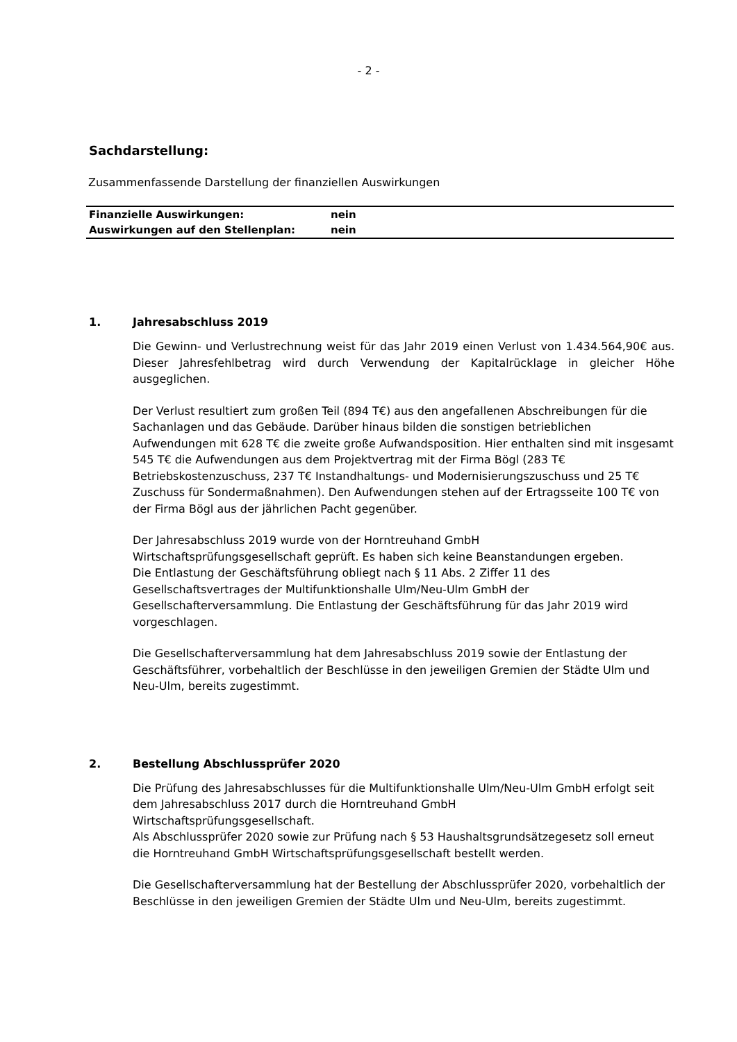- 2 -
Sachdarstellung:
Zusammenfassende Darstellung der finanziellen Auswirkungen
| Finanzielle Auswirkungen: | nein |
| Auswirkungen auf den Stellenplan: | nein |
1. Jahresabschluss 2019
Die Gewinn- und Verlustrechnung weist für das Jahr 2019 einen Verlust von 1.434.564,90€ aus. Dieser Jahresfehlbetrag wird durch Verwendung der Kapitalrücklage in gleicher Höhe ausgeglichen.
Der Verlust resultiert zum großen Teil (894 T€) aus den angefallenen Abschreibungen für die Sachanlagen und das Gebäude. Darüber hinaus bilden die sonstigen betrieblichen Aufwendungen mit 628 T€ die zweite große Aufwandsposition. Hier enthalten sind mit insgesamt 545 T€ die Aufwendungen aus dem Projektvertrag mit der Firma Bögl (283 T€ Betriebskostenzuschuss, 237 T€ Instandhaltungs- und Modernisierungszuschuss und 25 T€ Zuschuss für Sondermaßnahmen). Den Aufwendungen stehen auf der Ertragsseite 100 T€ von der Firma Bögl aus der jährlichen Pacht gegenüber.
Der Jahresabschluss 2019 wurde von der Horntreuhand GmbH
Wirtschaftsprüfungsgesellschaft geprüft. Es haben sich keine Beanstandungen ergeben.
Die Entlastung der Geschäftsführung obliegt nach § 11 Abs. 2 Ziffer 11 des
Gesellschaftsvertrages der Multifunktionshalle Ulm/Neu-Ulm GmbH der
Gesellschafterversammlung. Die Entlastung der Geschäftsführung für das Jahr 2019 wird vorgeschlagen.
Die Gesellschafterversammlung hat dem Jahresabschluss 2019 sowie der Entlastung der Geschäftsführer, vorbehaltlich der Beschlüsse in den jeweiligen Gremien der Städte Ulm und Neu-Ulm, bereits zugestimmt.
2. Bestellung Abschlussprüfer 2020
Die Prüfung des Jahresabschlusses für die Multifunktionshalle Ulm/Neu-Ulm GmbH erfolgt seit dem Jahresabschluss 2017 durch die Horntreuhand GmbH
Wirtschaftsprüfungsgesellschaft.
Als Abschlussprüfer 2020 sowie zur Prüfung nach § 53 Haushaltsgrundsätzegesetz soll erneut die Horntreuhand GmbH Wirtschaftsprüfungsgesellschaft bestellt werden.
Die Gesellschafterversammlung hat der Bestellung der Abschlussprüfer 2020, vorbehaltlich der Beschlüsse in den jeweiligen Gremien der Städte Ulm und Neu-Ulm, bereits zugestimmt.